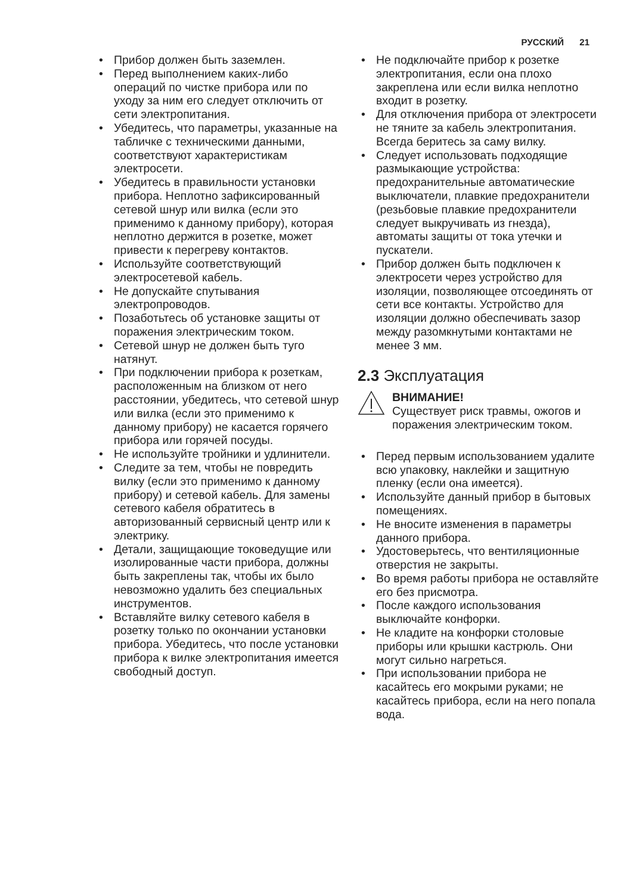РУССКИЙ 21
• Прибор должен быть заземлен.
• Перед выполнением каких-либо операций по чистке прибора или по уходу за ним его следует отключить от сети электропитания.
• Убедитесь, что параметры, указанные на табличке с техническими данными, соответствуют характеристикам электросети.
• Убедитесь в правильности установки прибора. Неплотно зафиксированный сетевой шнур или вилка (если это применимо к данному прибору), которая неплотно держится в розетке, может привести к перегреву контактов.
• Используйте соответствующий электросетевой кабель.
• Не допускайте спутывания электропроводов.
• Позаботьтесь об установке защиты от поражения электрическим током.
• Сетевой шнур не должен быть туго натянут.
• При подключении прибора к розеткам, расположенным на близком от него расстоянии, убедитесь, что сетевой шнур или вилка (если это применимо к данному прибору) не касается горячего прибора или горячей посуды.
• Не используйте тройники и удлинители.
• Следите за тем, чтобы не повредить вилку (если это применимо к данному прибору) и сетевой кабель. Для замены сетевого кабеля обратитесь в авторизованный сервисный центр или к электрику.
• Детали, защищающие токоведущие или изолированные части прибора, должны быть закреплены так, чтобы их было невозможно удалить без специальных инструментов.
• Вставляйте вилку сетевого кабеля в розетку только по окончании установки прибора. Убедитесь, что после установки прибора к вилке электропитания имеется свободный доступ.
• Не подключайте прибор к розетке электропитания, если она плохо закреплена или если вилка неплотно входит в розетку.
• Для отключения прибора от электросети не тяните за кабель электропитания. Всегда беритесь за саму вилку.
• Следует использовать подходящие размыкающие устройства: предохранительные автоматические выключатели, плавкие предохранители (резьбовые плавкие предохранители следует выкручивать из гнезда), автоматы защиты от тока утечки и пускатели.
• Прибор должен быть подключен к электросети через устройство для изоляции, позволяющее отсоединять от сети все контакты. Устройство для изоляции должно обеспечивать зазор между разомкнутыми контактами не менее 3 мм.
2.3 Эксплуатация
ВНИМАНИЕ!
Существует риск травмы, ожогов и поражения электрическим током.
• Перед первым использованием удалите всю упаковку, наклейки и защитную пленку (если она имеется).
• Используйте данный прибор в бытовых помещениях.
• Не вносите изменения в параметры данного прибора.
• Удостоверьтесь, что вентиляционные отверстия не закрыты.
• Во время работы прибора не оставляйте его без присмотра.
• После каждого использования выключайте конфорки.
• Не кладите на конфорки столовые приборы или крышки кастрюль. Они могут сильно нагреться.
• При использовании прибора не касайтесь его мокрыми руками; не касайтесь прибора, если на него попала вода.